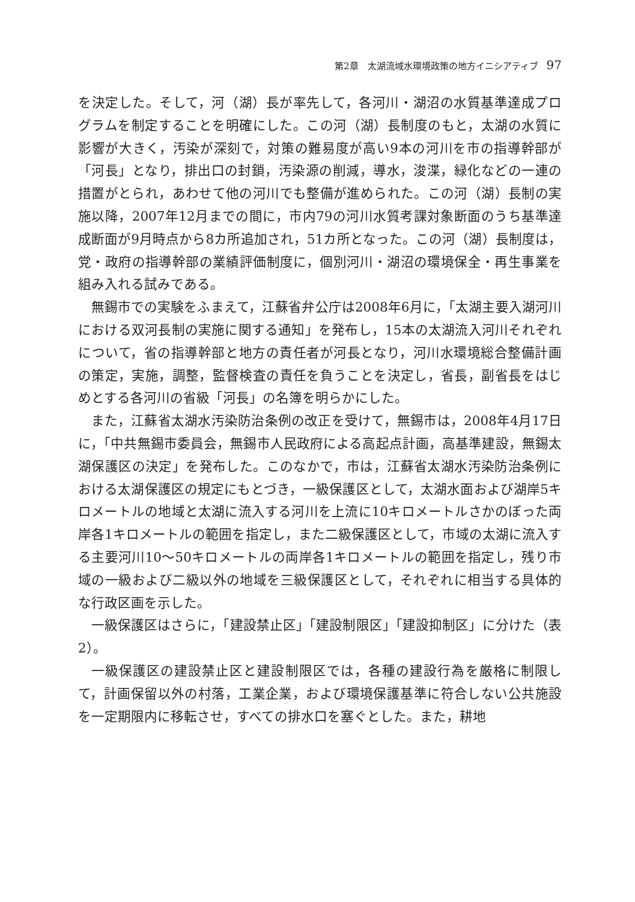第2章　太湖流域水環境政策の地方イニシアティブ 97
を決定した。そして，河（湖）長が率先して，各河川・湖沼の水質基準達成プログラムを制定することを明確にした。この河（湖）長制度のもと，太湖の水質に影響が大きく，汚染が深刻で，対策の難易度が高い9本の河川を市の指導幹部が「河長」となり，排出口の封鎖，汚染源の削減，導水，浚渫，緑化などの一連の措置がとられ，あわせて他の河川でも整備が進められた。この河（湖）長制の実施以降，2007年12月までの間に，市内79の河川水質考課対象断面のうち基準達成断面が9月時点から8カ所追加され，51カ所となった。この河（湖）長制度は，党・政府の指導幹部の業績評価制度に，個別河川・湖沼の環境保全・再生事業を組み入れる試みである。
無錫市での実験をふまえて，江蘇省弁公庁は2008年6月に，「太湖主要入湖河川における双河長制の実施に関する通知」を発布し，15本の太湖流入河川それぞれについて，省の指導幹部と地方の責任者が河長となり，河川水環境総合整備計画の策定，実施，調整，監督検査の責任を負うことを決定し，省長，副省長をはじめとする各河川の省級「河長」の名簿を明らかにした。
また，江蘇省太湖水汚染防治条例の改正を受けて，無錫市は，2008年4月17日に，「中共無錫市委員会，無錫市人民政府による高起点計画，高基準建設，無錫太湖保護区の決定」を発布した。このなかで，市は，江蘇省太湖水汚染防治条例における太湖保護区の規定にもとづき，一級保護区として，太湖水面および湖岸5キロメートルの地域と太湖に流入する河川を上流に10キロメートルさかのぼった両岸各1キロメートルの範囲を指定し，また二級保護区として，市域の太湖に流入する主要河川10〜50キロメートルの両岸各1キロメートルの範囲を指定し，残り市域の一級および二級以外の地域を三級保護区として，それぞれに相当する具体的な行政区画を示した。
一級保護区はさらに，「建設禁止区」「建設制限区」「建設抑制区」に分けた（表2）。
一級保護区の建設禁止区と建設制限区では，各種の建設行為を厳格に制限して，計画保留以外の村落，工業企業，および環境保護基準に符合しない公共施設を一定期限内に移転させ，すべての排水口を塞ぐとした。また，耕地